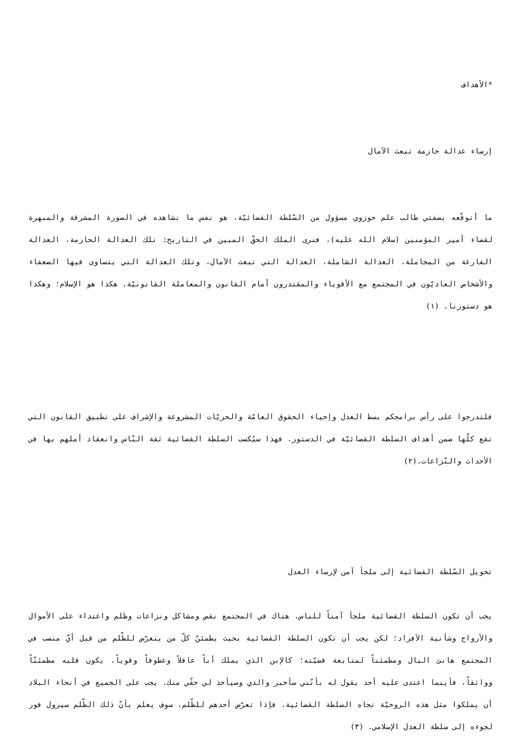*الأهداف
إرساء عدالة حازمة تبعث الآمال
ما أتوقّعه بصفتي طالب علم حوزوي مسؤول من السّلطة القضائيّة، هو نفس ما نشاهده في الصورة المشرقة والمبهرة لقضاء أمير المؤمنين (سلام الله عليه)، فنرى الملك الحقّ المبين في التاريخ: تلك العدالة الحازمة، العدالة الفارغة من المجاملة، العدالة الشاملة، العدالة التي تبعث الآمال، وتلك العدالة التي يتساوى فيها الضعفاء والأشخاص العاديّون في المجتمع مع الأقوياء والمقتدرون أمام القانون والمعاملة القانونيّة. هكذا هو الإسلام؛ وهكذا هو دستورنا. (١)
فلتدرجوا على رأس برامجكم بسط العدل وإحياء الحقوق العامّة والحريّات المشروعة والإشراف على تطبيق القانون التي تقع كلّها ضمن أهداف السلطة القضائيّة في الدستور. فهذا سيُكسب السلطة القضائية ثقة النّاس وانعقاد أملهم بها في الأحداث والنّزاعات.(٢)
تحويل السّلطة القضائية إلى ملجأ آمن لإرساء العدل
يجب أن تكون السلطة القضائية ملجأ آمناً للناس. هناك في المجتمع نقص ومشاكل ونزاعات وظلم واعتداء على الأموال والأرواح وشأنية الأفراد؛ لكن يجب أن تكون السلطة القضائية بحيث يطمئنّ كلّ من يتعرّض للظّلم من قبل أيّ منصب في المجتمع هانئ البال ومطمئناً لمتابعة قضيّته؛ كالإبن الذي يملك أباً عاقلاً وعطوفاً وقوياً، يكون قلبه مطمئنّاً وواثقاً، فأينما اعتدى عليه أحد يقول له بأنّني سأخبر والدي وسيأخذ لي حقّي منك. يجب على الجميع في أنحاء البلاد أن يملكوا مثل هذه الروحيّة تجاه السلطة القضائية. فإذا تعرّض أحدهم للظّلم، سوف يعلم بأنّ ذلك الظّلم سيزول فور لجوءه إلى سلطة العدل الإسلامي. (٣)